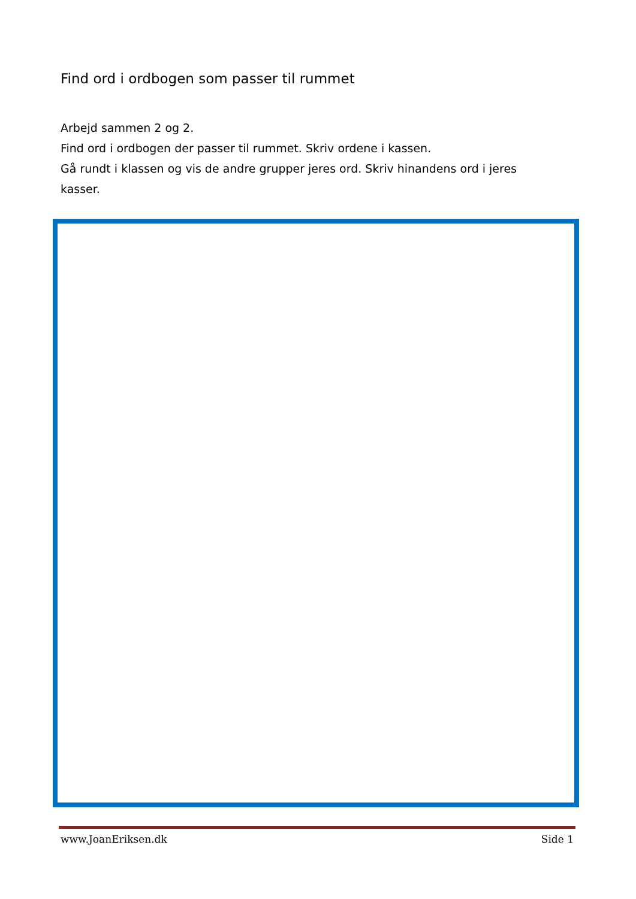Find ord i ordbogen som passer til rummet
Arbejd sammen 2 og 2.
Find ord i ordbogen der passer til rummet. Skriv ordene i kassen.
Gå rundt i klassen og vis de andre grupper jeres ord. Skriv hinandens ord i jeres kasser.
www.JoanEriksen.dk Side 1